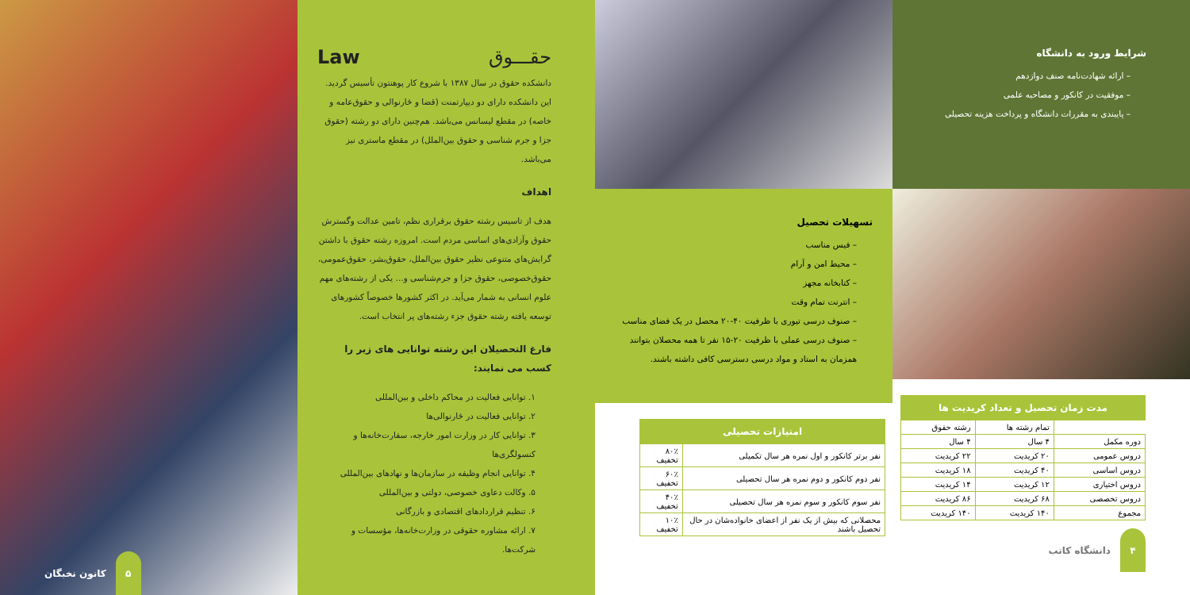کانون نخبگان ۵
حقـــوق Law
دانشکده حقوق در سال ۱۳۸۷ با شروع کار پوهنتون تأسیس گردید. این دانشکده دارای دو دیپارتمنت (قضا و څارنوالی و حقوق‌عامه و خاصه) در مقطع لیسانس می‌باشد. هم‌چنین دارای دو رشته (حقوق جزا و جرم شناسی و حقوق بین‌الملل) در مقطع ماستری نیز می‌باشد.
اهداف
هدف از تاسیس رشته حقوق برقراری نظم، تامین عدالت وگسترش حقوق وآزادی‌های اساسی مردم است. امروزه رشته حقوق با داشتن گرایش‌های متنوعی نظیر حقوق بین‌الملل، حقوق‌بشر، حقوق‌عمومی، حقوق‌خصوصی، حقوق جزا و جرم‌شناسی و... یکی از رشته‌های مهم علوم انسانی به شمار می‌آید. در اکثر کشورها خصوصاً کشورهای توسعه یافته رشته حقوق جزء رشته‌های پر انتخاب است.
فارغ التحصیلان این رشته توانایی های زیر را کسب می نمایند:
۱. توانایی فعالیت در محاکم داخلی و بین‌المللی
۲. توانایی فعالیت در څارنوالی‌ها
۳. توانایی کار در وزارت امور خارجه، سفارت‌خانه‌ها و کنسولگری‌ها
۴. توانایی انجام وظیفه در سازمان‌ها و نهادهای بین‌المللی
۵. وکالت دعاوی خصوصی، دولتی و بین‌المللی
۶. تنظیم قراردادهای اقتصادی و بازرگانی
۷. ارائه مشاوره حقوقی در وزارت‌خانه‌ها، مؤسسات و شرکت‌ها.
تسهیلات تحصیل
– فیس مناسب
– محیط امن و آرام
– کتابخانه مجهز
– انترنت تمام وقت
– صنوف درسی تیوری با ظرفیت ۴۰-۲۰ محصل در یک فضای مناسب
– صنوف درسی عملی با ظرفیت ۲۰-۱۵ نفر تا همه محصلان بتوانند همزمان به استاد و مواد درسی دسترسی کافی داشته باشند.
| امتیازات تحصیلی | |
| --- | --- |
| نفر برتر کانکور و اول نمره هر سال تکمیلی | ۸۰٪ تخفیف |
| نفر دوم کانکور و دوم نمره هر سال تحصیلی | ۶۰٪ تخفیف |
| نفر سوم کانکور و سوم نمره هر سال تحصیلی | ۴۰٪ تخفیف |
| محصلانی که بیش از یک نفر از اعضای خانواده‌شان در حال تحصیل باشند | ۱۰٪ تخفیف |
شرایط ورود به دانشگاه
– ارائه شهادت‌نامه صنف دوازدهم
– موفقیت در کانکور و مصاحبه علمی
– پایبندی به مقررات دانشگاه و پرداخت هزینه تحصیلی
| مدت زمان تحصیل و تعداد کریدیت ها | | |
| --- | --- | --- |
| | تمام رشته ها | رشته حقوق |
| دوره مکمل | ۴ سال | ۴ سال |
| دروس عمومی | ۲۰ کریدیت | ۲۲ کریدیت |
| دروس اساسی | ۴۰ کریدیت | ۱۸ کریدیت |
| دروس اختیاری | ۱۲ کریدیت | ۱۴ کریدیت |
| دروس تخصصی | ۶۸ کریدیت | ۸۶ کریدیت |
| مجموع | ۱۴۰ کریدیت | ۱۴۰ کریدیت |
۴ دانشگاه کاتب